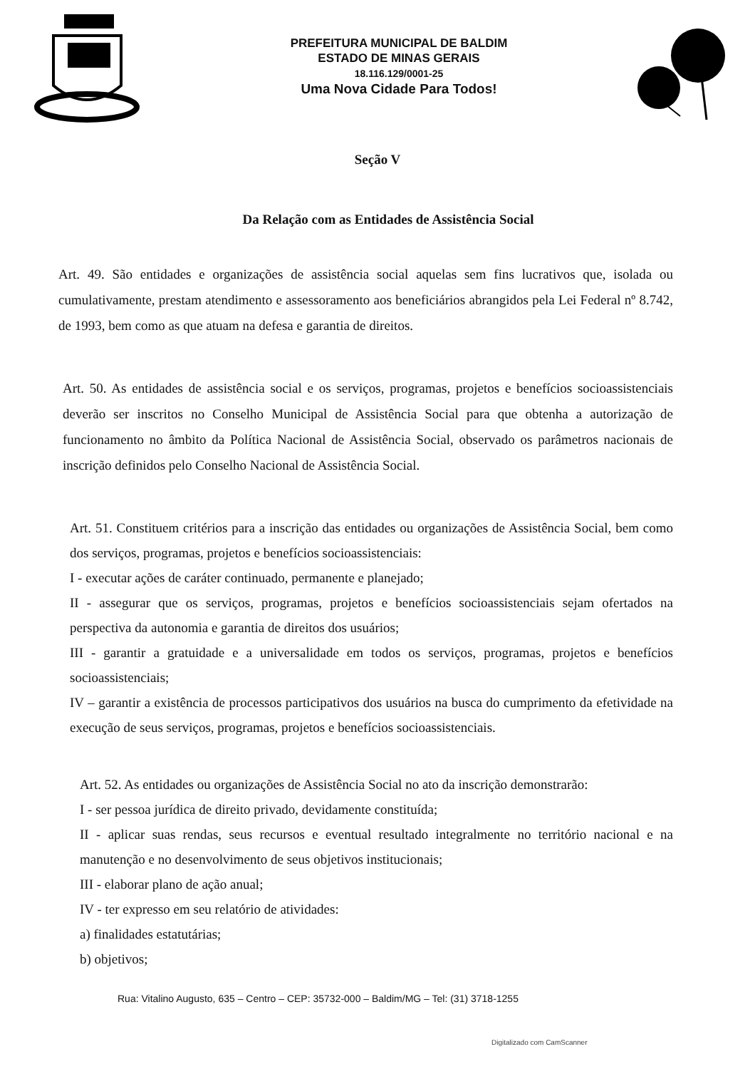PREFEITURA MUNICIPAL DE BALDIM
ESTADO DE MINAS GERAIS
18.116.129/0001-25
Uma Nova Cidade Para Todos!
Seção V
Da Relação com as Entidades de Assistência Social
Art. 49. São entidades e organizações de assistência social aquelas sem fins lucrativos que, isolada ou cumulativamente, prestam atendimento e assessoramento aos beneficiários abrangidos pela Lei Federal nº 8.742, de 1993, bem como as que atuam na defesa e garantia de direitos.
Art. 50. As entidades de assistência social e os serviços, programas, projetos e benefícios socioassistenciais deverão ser inscritos no Conselho Municipal de Assistência Social para que obtenha a autorização de funcionamento no âmbito da Política Nacional de Assistência Social, observado os parâmetros nacionais de inscrição definidos pelo Conselho Nacional de Assistência Social.
Art. 51. Constituem critérios para a inscrição das entidades ou organizações de Assistência Social, bem como dos serviços, programas, projetos e benefícios socioassistenciais:
I - executar ações de caráter continuado, permanente e planejado;
II - assegurar que os serviços, programas, projetos e benefícios socioassistenciais sejam ofertados na perspectiva da autonomia e garantia de direitos dos usuários;
III - garantir a gratuidade e a universalidade em todos os serviços, programas, projetos e benefícios socioassistenciais;
IV – garantir a existência de processos participativos dos usuários na busca do cumprimento da efetividade na execução de seus serviços, programas, projetos e benefícios socioassistenciais.
Art. 52. As entidades ou organizações de Assistência Social no ato da inscrição demonstrarão:
I - ser pessoa jurídica de direito privado, devidamente constituída;
II - aplicar suas rendas, seus recursos e eventual resultado integralmente no território nacional e na manutenção e no desenvolvimento de seus objetivos institucionais;
III - elaborar plano de ação anual;
IV - ter expresso em seu relatório de atividades:
a) finalidades estatutárias;
b) objetivos;
Rua: Vitalino Augusto, 635 – Centro – CEP: 35732-000 – Baldim/MG – Tel: (31) 3718-1255
Digitalizado com CamScanner